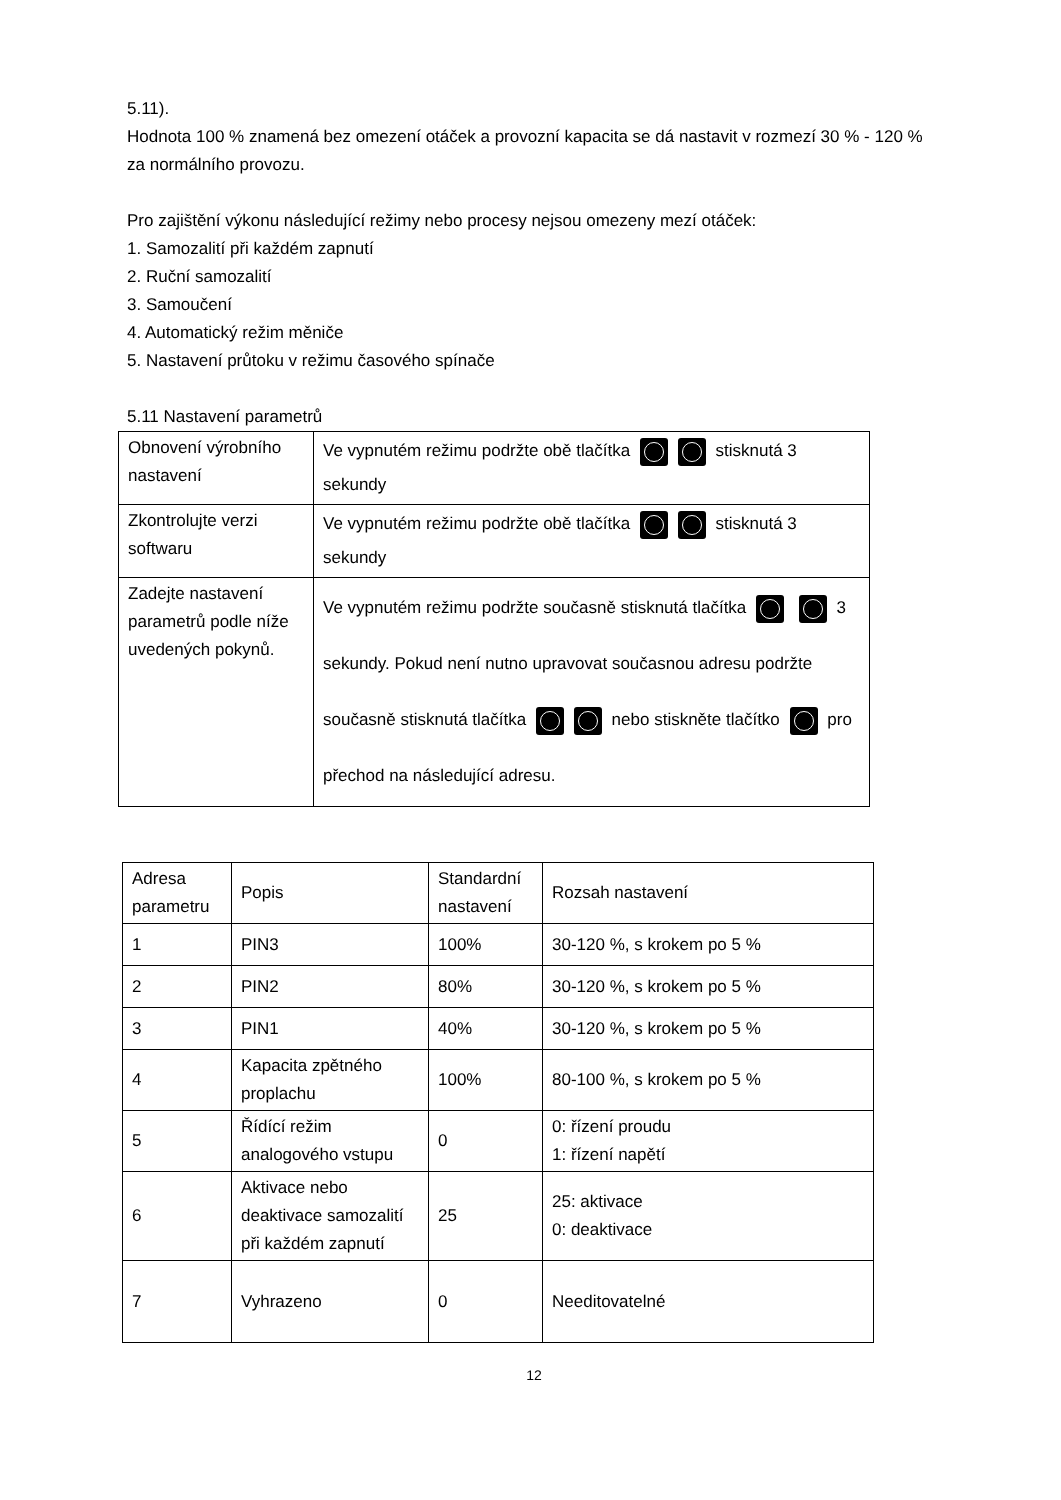5.11).
Hodnota 100 % znamená bez omezení otáček a provozní kapacita se dá nastavit v rozmezí 30 % - 120 % za normálního provozu.
Pro zajištění výkonu následující režimy nebo procesy nejsou omezeny mezí otáček:
1. Samozalití při každém zapnutí
2. Ruční samozalití
3. Samoučení
4. Automatický režim měniče
5. Nastavení průtoku v režimu časového spínače
5.11 Nastavení parametrů
| Obnovení výrobního nastavení | Ve vypnutém režimu podržte obě tlačítka stisknutá 3 sekundy |
| Zkontrolujte verzi softwaru | Ve vypnutém režimu podržte obě tlačítka stisknutá 3 sekundy |
| Zadejte nastavení parametrů podle níže uvedených pokynů. | Ve vypnutém režimu podržte současně stisknutá tlačítka 3 sekundy. Pokud není nutno upravovat současnou adresu podržte současně stisknutá tlačítka nebo stiskněte tlačítko pro přechod na následující adresu. |
| Adresa parametru | Popis | Standardní nastavení | Rozsah nastavení |
| 1 | PIN3 | 100% | 30-120 %, s krokem po 5 % |
| 2 | PIN2 | 80% | 30-120 %, s krokem po 5 % |
| 3 | PIN1 | 40% | 30-120 %, s krokem po 5 % |
| 4 | Kapacita zpětného proplachu | 100% | 80-100 %, s krokem po 5 % |
| 5 | Řídící režim analogového vstupu | 0 | 0: řízení proudu 1: řízení napětí |
| 6 | Aktivace nebo deaktivace samozalití při každém zapnutí | 25 | 25: aktivace 0: deaktivace |
| 7 | Vyhrazeno | 0 | Needitovatelné |
12